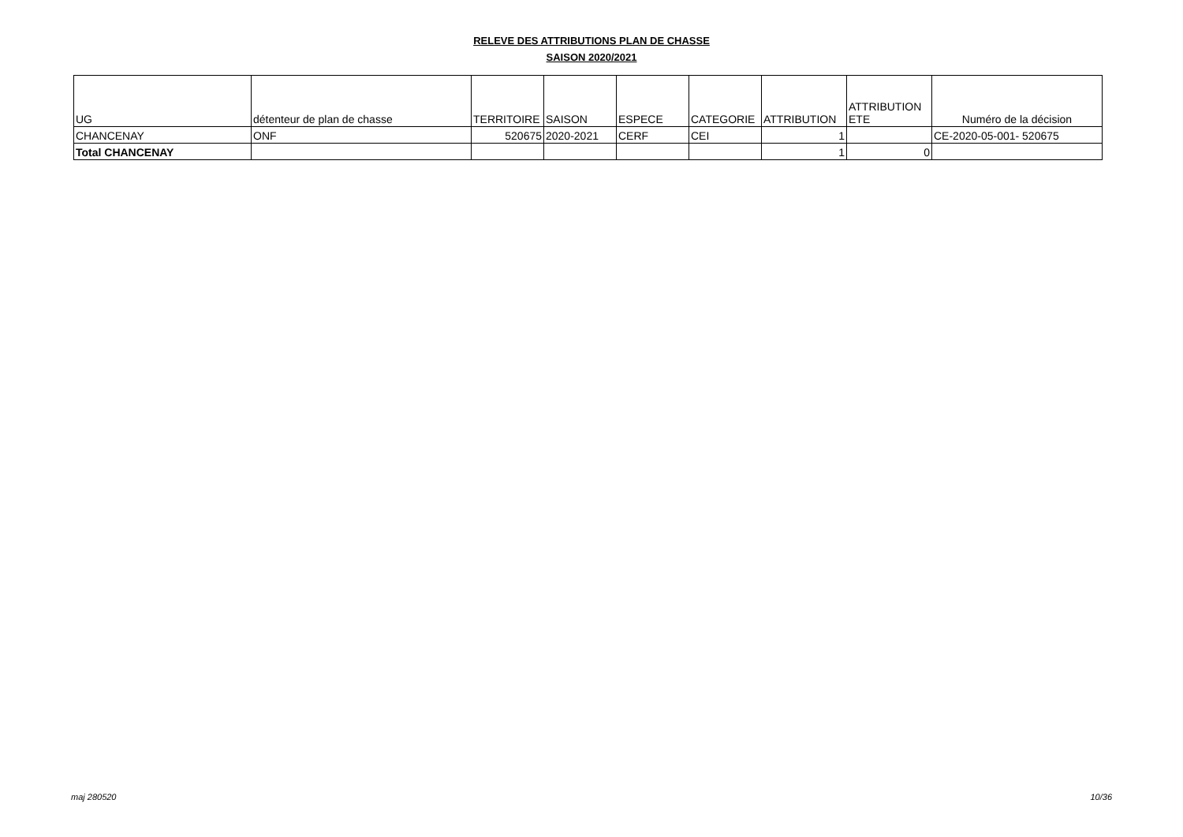RELEVE DES ATTRIBUTIONS PLAN DE CHASSE
SAISON 2020/2021
| UG | détenteur de plan de chasse | TERRITOIRE | SAISON | ESPECE | CATEGORIE | ATTRIBUTION | ATTRIBUTION ETE | Numéro de la décision |
| --- | --- | --- | --- | --- | --- | --- | --- | --- |
| CHANCENAY | ONF | 520675 | 2020-2021 | CERF | CEI | 1 | | CE-2020-05-001- 520675 |
| Total CHANCENAY | | | | | | 1 | 0 | |
maj 280520 10/36